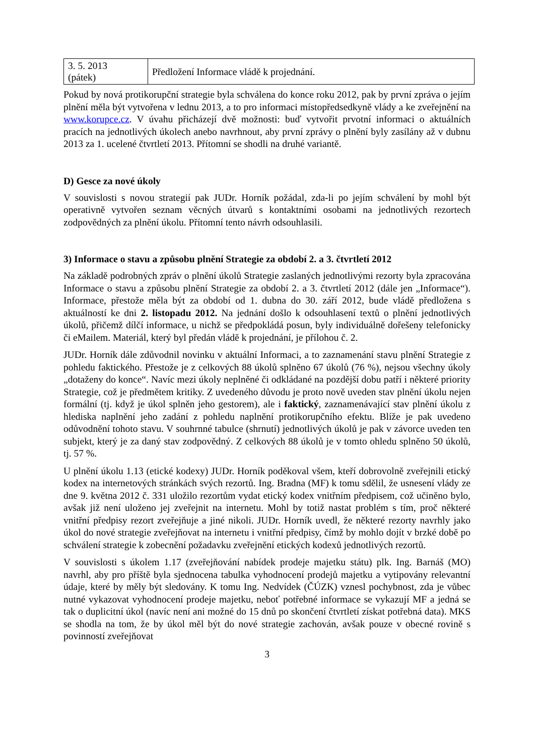| 3. 5. 2013 (pátek) | Předložení Informace vládě k projednání. |
Pokud by nová protikorupční strategie byla schválena do konce roku 2012, pak by první zpráva o jejím plnění měla být vytvořena v lednu 2013, a to pro informaci místopředsedkyně vlády a ke zveřejnění na www.korupce.cz. V úvahu přicházejí dvě možnosti: buď vytvořit prvotní informaci o aktuálních pracích na jednotlivých úkolech anebo navrhnout, aby první zprávy o plnění byly zasílány až v dubnu 2013 za 1. ucelené čtvrtletí 2013. Přítomní se shodli na druhé variantě.
D) Gesce za nové úkoly
V souvislosti s novou strategií pak JUDr. Horník požádal, zda-li po jejím schválení by mohl být operativně vytvořen seznam věcných útvarů s kontaktními osobami na jednotlivých rezortech zodpovědných za plnění úkolu. Přítomní tento návrh odsouhlasili.
3) Informace o stavu a způsobu plnění Strategie za období 2. a 3. čtvrtletí 2012
Na základě podrobných zpráv o plnění úkolů Strategie zaslaných jednotlivými rezorty byla zpracována Informace o stavu a způsobu plnění Strategie za období 2. a 3. čtvrtletí 2012 (dále jen „Informace“). Informace, přestože měla být za období od 1. dubna do 30. září 2012, bude vládě předložena s aktuálností ke dni 2. listopadu 2012. Na jednání došlo k odsouhlasení textů o plnění jednotlivých úkolů, přičemž dílčí informace, u nichž se předpokládá posun, byly individuálně dořešeny telefonicky či eMailem. Materiál, který byl předán vládě k projednání, je přílohou č. 2.
JUDr. Horník dále zdůvodnil novinku v aktuální Informaci, a to zaznamenání stavu plnění Strategie z pohledu faktického. Přestože je z celkových 88 úkolů splněno 67 úkolů (76 %), nejsou všechny úkoly „dotaženy do konce“. Navíc mezi úkoly neplněné či odkládané na pozdější dobu patří i některé priority Strategie, což je předmětem kritiky. Z uvedeného důvodu je proto nově uveden stav plnění úkolu nejen formální (tj. když je úkol splněn jeho gestorem), ale i faktický, zaznamenávající stav plnění úkolu z hlediska naplnění jeho zadání z pohledu naplnění protikorupčního efektu. Blíže je pak uvedeno odůvodnění tohoto stavu. V souhrnné tabulce (shrnutí) jednotlivých úkolů je pak v závorce uveden ten subjekt, který je za daný stav zodpovědný. Z celkových 88 úkolů je v tomto ohledu splněno 50 úkolů, tj. 57 %.
U plnění úkolu 1.13 (etické kodexy) JUDr. Horník poděkoval všem, kteří dobrovolně zveřejnili etický kodex na internetových stránkách svých rezortů. Ing. Bradna (MF) k tomu sdělil, že usnesení vlády ze dne 9. května 2012 č. 331 uložilo rezortům vydat etický kodex vnitřním předpisem, což učiněno bylo, avšak již není uloženo jej zveřejnit na internetu. Mohl by totiž nastat problém s tím, proč některé vnitřní předpisy rezort zveřejňuje a jiné nikoli. JUDr. Horník uvedl, že některé rezorty navrhly jako úkol do nové strategie zveřejňovat na internetu i vnitřní předpisy, čímž by mohlo dojít v brzké době po schválení strategie k zobecnění požadavku zveřejnění etických kodexů jednotlivých rezortů.
V souvislosti s úkolem 1.17 (zveřejňování nabídek prodeje majetku státu) plk. Ing. Barnáš (MO) navrhl, aby pro příště byla sjednocena tabulka vyhodnocení prodejů majetku a vytipovány relevantní údaje, které by měly být sledovány. K tomu Ing. Nedvídek (ČÚZK) vznesl pochybnost, zda je vůbec nutné vykazovat vyhodnocení prodeje majetku, neboť potřebné informace se vykazují MF a jedná se tak o duplicitní úkol (navíc není ani možné do 15 dnů po skončení čtvrtletí získat potřebná data). MKS se shodla na tom, že by úkol měl být do nové strategie zachován, avšak pouze v obecné rovině s povinností zveřejňovat
3